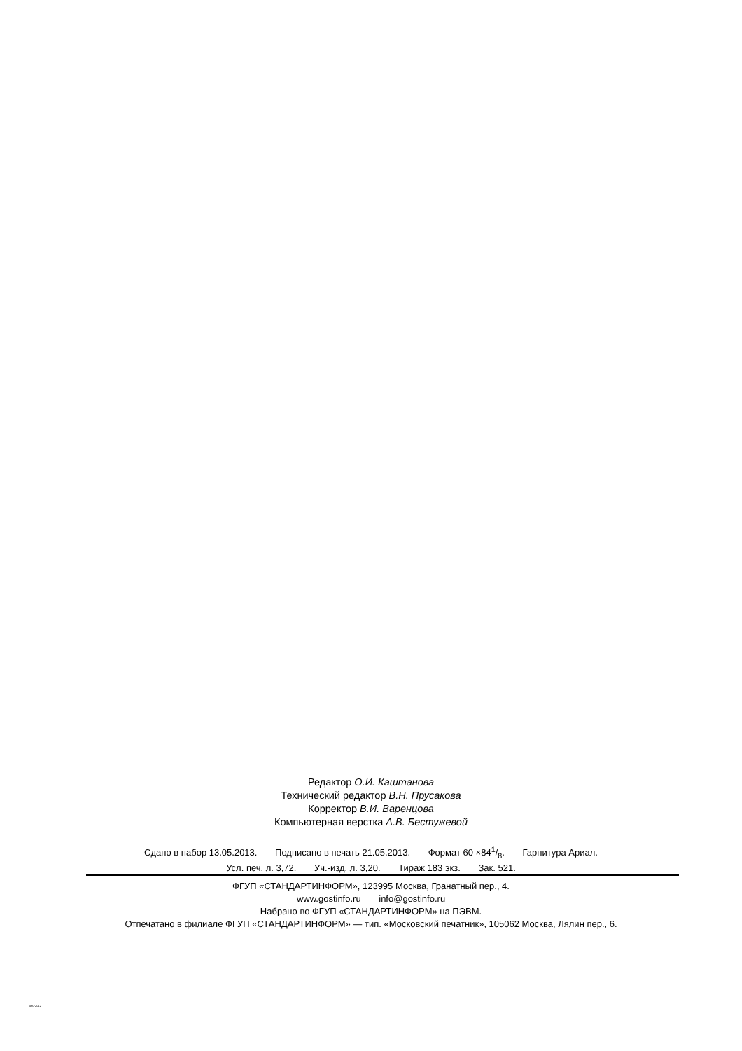Редактор О.И. Каштанова
Технический редактор В.Н. Прусакова
Корректор В.И. Варенцова
Компьютерная верстка А.В. Бестужевой
Сдано в набор 13.05.2013. Подписано в печать 21.05.2013. Формат 60 ×841/8. Гарнитура Ариал.
Усл. печ. л. 3,72. Уч.-изд. л. 3,20. Тираж 183 экз. Зак. 521.
ФГУП «СТАНДАРТИНФОРМ», 123995 Москва, Гранатный пер., 4.
www.gostinfo.ru info@gostinfo.ru
Набрано во ФГУП «СТАНДАРТИНФОРМ» на ПЭВМ.
Отпечатано в филиале ФГУП «СТАНДАРТИНФОРМ» — тип. «Московский печатник», 105062 Москва, Лялин пер., 6.
530-2012